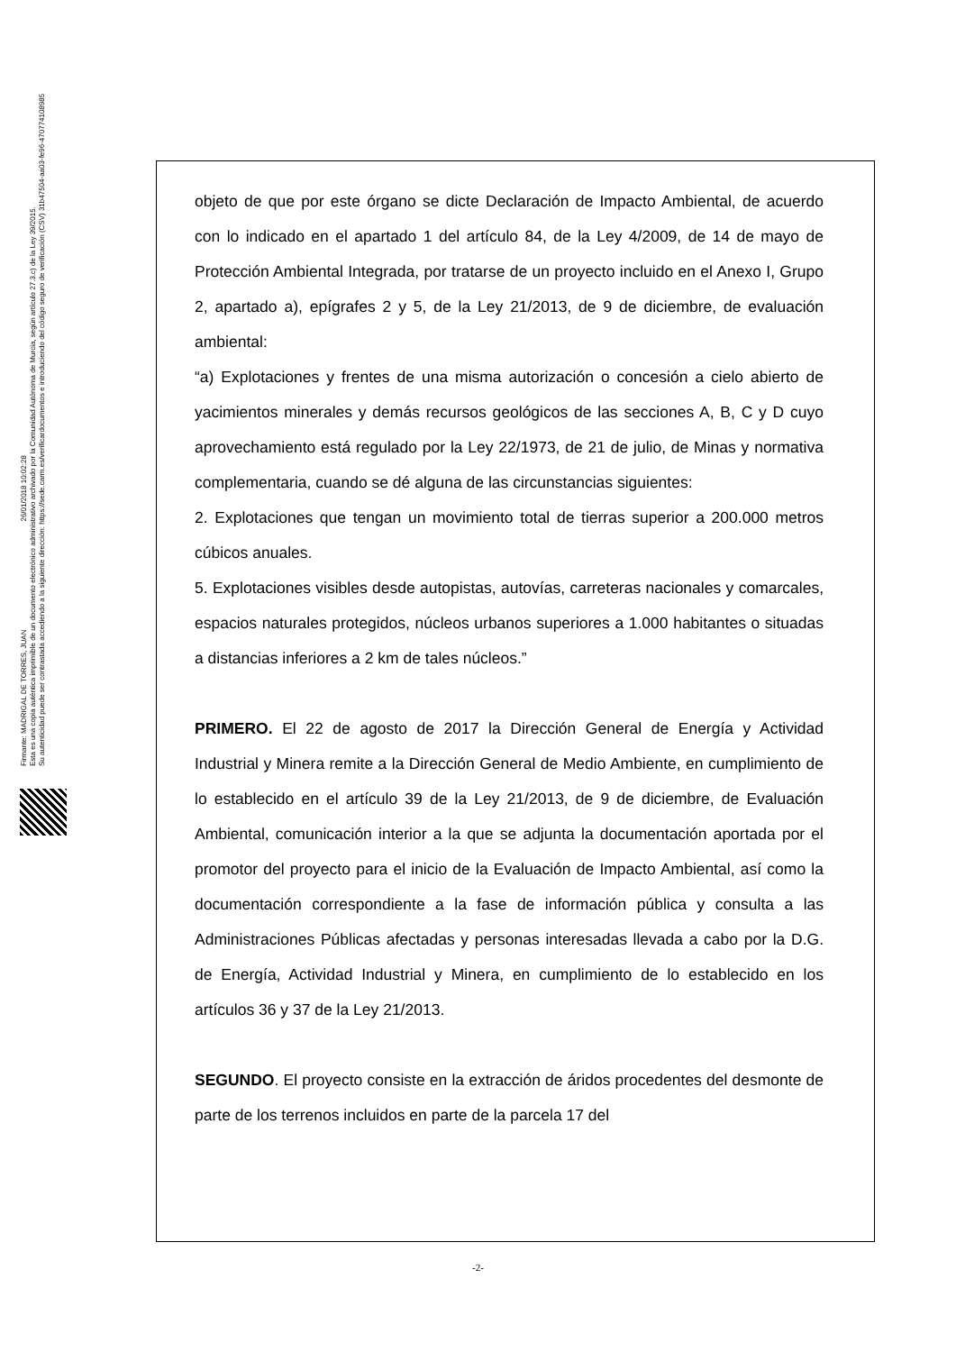Firmante: MADRIGAL DE TORRES, JUAN 26/01/2018 10:02:28
Esta es una copia auténtica imprimible de un documento electrónico administrativo archivado por la Comunidad Autónoma de Murcia, según artículo 27.3.c) de la Ley 39/2015.
Su autenticidad puede ser contrastada accediendo a la siguiente dirección: https://sede.carm.es/verificardocumentos e introduciendo del código seguro de verificación (CSV) 31b47504-aa03-fe96-47077410898​5
objeto de que por este órgano se dicte Declaración de Impacto Ambiental, de acuerdo con lo indicado en el apartado 1 del artículo 84, de la Ley 4/2009, de 14 de mayo de Protección Ambiental Integrada, por tratarse de un proyecto incluido en el Anexo I, Grupo 2, apartado a), epígrafes 2 y 5, de la Ley 21/2013, de 9 de diciembre, de evaluación ambiental:
“a) Explotaciones y frentes de una misma autorización o concesión a cielo abierto de yacimientos minerales y demás recursos geológicos de las secciones A, B, C y D cuyo aprovechamiento está regulado por la Ley 22/1973, de 21 de julio, de Minas y normativa complementaria, cuando se dé alguna de las circunstancias siguientes:
2. Explotaciones que tengan un movimiento total de tierras superior a 200.000 metros cúbicos anuales.
5. Explotaciones visibles desde autopistas, autovías, carreteras nacionales y comarcales, espacios naturales protegidos, núcleos urbanos superiores a 1.000 habitantes o situadas a distancias inferiores a 2 km de tales núcleos.”
PRIMERO. El 22 de agosto de 2017 la Dirección General de Energía y Actividad Industrial y Minera remite a la Dirección General de Medio Ambiente, en cumplimiento de lo establecido en el artículo 39 de la Ley 21/2013, de 9 de diciembre, de Evaluación Ambiental, comunicación interior a la que se adjunta la documentación aportada por el promotor del proyecto para el inicio de la Evaluación de Impacto Ambiental, así como la documentación correspondiente a la fase de información pública y consulta a las Administraciones Públicas afectadas y personas interesadas llevada a cabo por la D.G. de Energía, Actividad Industrial y Minera, en cumplimiento de lo establecido en los artículos 36 y 37 de la Ley 21/2013.
SEGUNDO. El proyecto consiste en la extracción de áridos procedentes del desmonte de parte de los terrenos incluidos en parte de la parcela 17 del
-2-